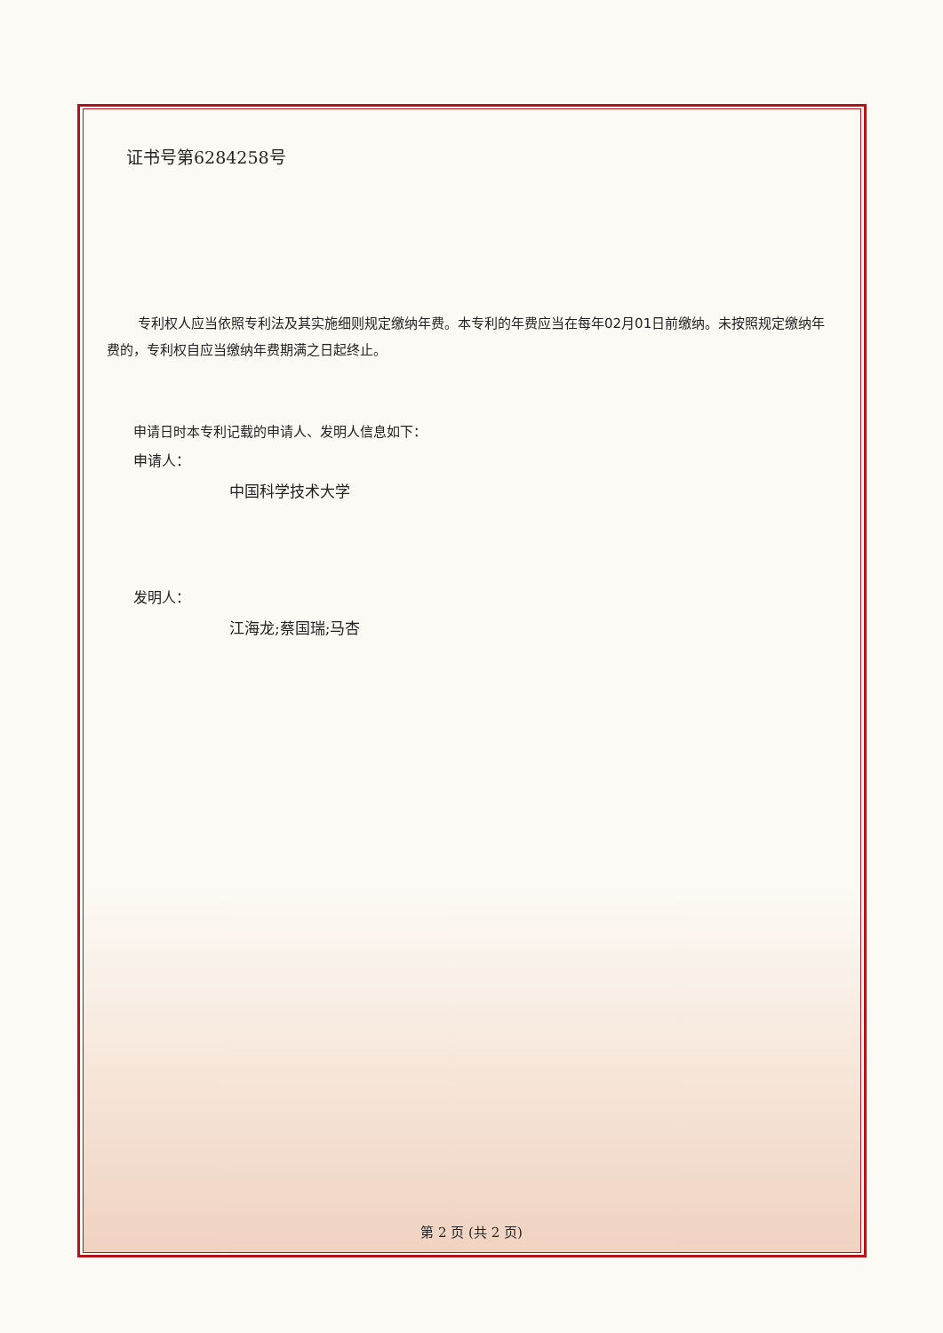证书号第6284258号
专利权人应当依照专利法及其实施细则规定缴纳年费。本专利的年费应当在每年02月01日前缴纳。未按照规定缴纳年费的，专利权自应当缴纳年费期满之日起终止。
申请日时本专利记载的申请人、发明人信息如下：
申请人：
中国科学技术大学
发明人：
江海龙;蔡国瑞;马杏
第 2 页 (共 2 页)